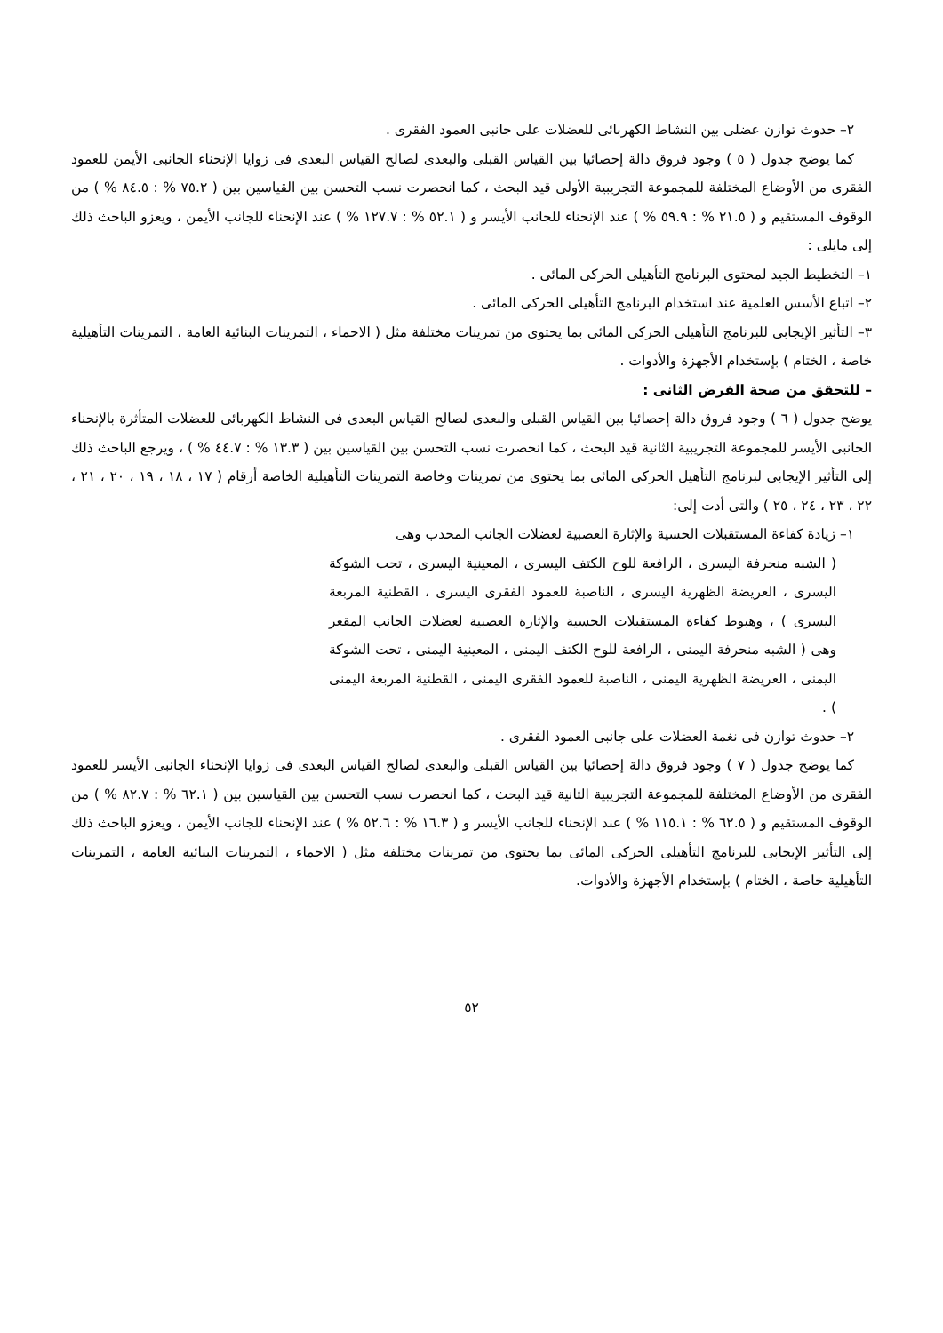٢– حدوث توازن عضلى بين النشاط الكهربائى للعضلات على جانبى العمود الفقرى .
كما يوضح جدول ( ٥ ) وجود فروق دالة إحصائيا بين القياس القبلى والبعدى لصالح القياس البعدى فى زوايا الإنحناء الجانبى الأيمن للعمود الفقرى من الأوضاع المختلفة للمجموعة التجريبية الأولى قيد البحث ، كما انحصرت نسب التحسن بين القياسين بين ( ٧٥.٢ % : ٨٤.٥ % ) من الوقوف المستقيم و ( ٢١.٥ % : ٥٩.٩ % ) عند الإنحناء للجانب الأيسر و ( ٥٢.١ % : ١٢٧.٧ % ) عند الإنحناء للجانب الأيمن ، ويعزو الباحث ذلك إلى مايلى :
١– التخطيط الجيد لمحتوى البرنامج التأهيلى الحركى المائى .
٢– اتباع الأسس العلمية عند استخدام البرنامج التأهيلى الحركى المائى .
٣– التأثير الإيجابى للبرنامج التأهيلى الحركى المائى بما يحتوى من تمرينات مختلفة مثل ( الاحماء ، التمرينات البنائية العامة ، التمرينات التأهيلية خاصة ، الختام ) بإستخدام الأجهزة والأدوات .
– للتحقق من صحة الفرض الثانى :
يوضح جدول ( ٦ ) وجود فروق دالة إحصائيا بين القياس القبلى والبعدى لصالح القياس البعدى فى النشاط الكهربائى للعضلات المتأثرة بالإنحناء الجانبى الأيسر للمجموعة التجريبية الثانية قيد البحث ، كما انحصرت نسب التحسن بين القياسين بين ( ١٣.٣ % : ٤٤.٧ % ) ، ويرجع الباحث ذلك إلى التأثير الإيجابى لبرنامج التأهيل الحركى المائى بما يحتوى من تمرينات وخاصة التمرينات التأهيلية الخاصة أرقام ( ١٧ ، ١٨ ، ١٩ ، ٢٠ ، ٢١ ، ٢٢ ، ٢٣ ، ٢٤ ، ٢٥ ) والتى أدت إلى:
١– زيادة كفاءة المستقبلات الحسية والإثارة العصبية لعضلات الجانب المحدب وهى
( الشبه منحرفة اليسرى ، الرافعة للوح الكتف اليسرى ، المعينية اليسرى ، تحت الشوكة اليسرى ، العريضة الظهرية اليسرى ، الناصبة للعمود الفقرى اليسرى ، القطنية المربعة اليسرى ) ، وهبوط كفاءة المستقبلات الحسية والإثارة العصبية لعضلات الجانب المقعر وهى ( الشبه منحرفة اليمنى ، الرافعة للوح الكتف اليمنى ، المعينية اليمنى ، تحت الشوكة اليمنى ، العريضة الظهرية اليمنى ، الناصبة للعمود الفقرى اليمنى ، القطنية المربعة اليمنى ) .
٢– حدوث توازن فى نغمة العضلات على جانبى العمود الفقرى .
كما يوضح جدول ( ٧ ) وجود فروق دالة إحصائيا بين القياس القبلى والبعدى لصالح القياس البعدى فى زوايا الإنحناء الجانبى الأيسر للعمود الفقرى من الأوضاع المختلفة للمجموعة التجريبية الثانية قيد البحث ، كما انحصرت نسب التحسن بين القياسين بين ( ٦٢.١ % : ٨٢.٧ % ) من الوقوف المستقيم و ( ٦٢.٥ % : ١١٥.١ % ) عند الإنحناء للجانب الأيسر و ( ١٦.٣ % : ٥٢.٦ % ) عند الإنحناء للجانب الأيمن ، ويعزو الباحث ذلك إلى التأثير الإيجابى للبرنامج التأهيلى الحركى المائى بما يحتوى من تمرينات مختلفة مثل ( الاحماء ، التمرينات البنائية العامة ، التمرينات التأهيلية خاصة ، الختام ) بإستخدام الأجهزة والأدوات.
٥٢